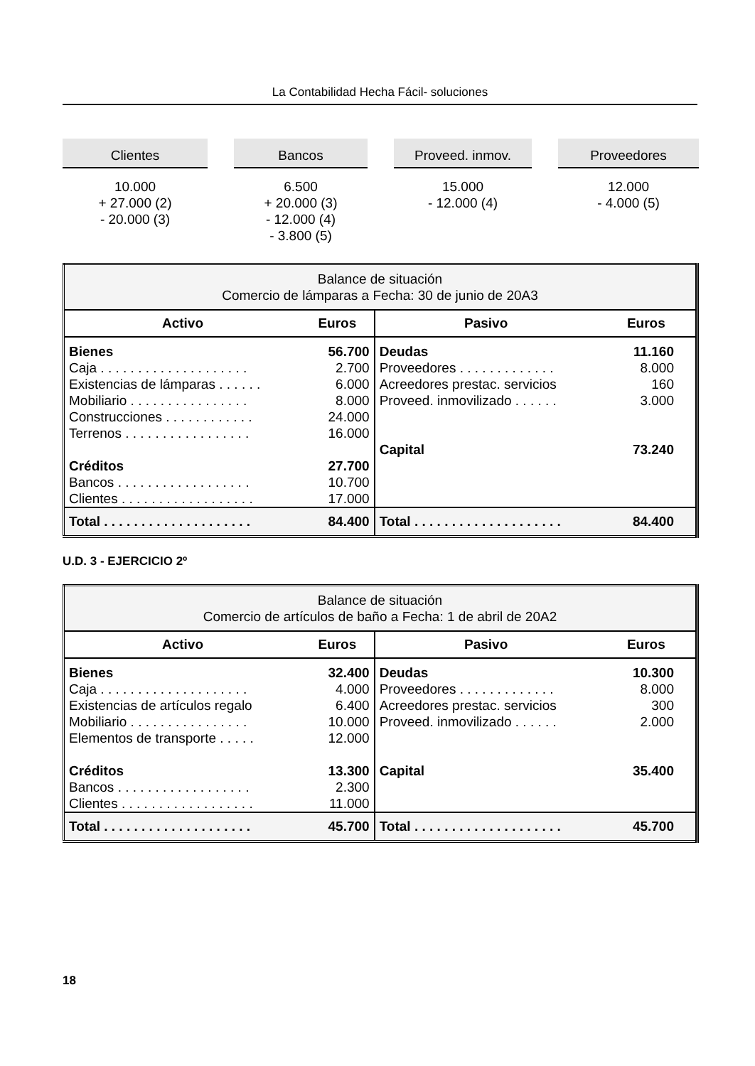La Contabilidad Hecha Fácil- soluciones
Clientes
10.000 + 27.000 (2) - 20.000 (3)
Bancos
6.500 + 20.000 (3) - 12.000 (4) - 3.800 (5)
Proveed. inmov.
15.000 - 12.000 (4)
Proveedores
12.000 - 4.000 (5)
| Balance de situación Comercio de lámparas a Fecha: 30 de junio de 20A3 | | | |
| Activo | Euros | Pasivo | Euros |
| Bienes Caja . . . . . . . . . . . . . . . . . . . . Existencias de lámparas . . . . . . Mobiliario . . . . . . . . . . . . . . . . Construcciones . . . . . . . . . . . . Terrenos . . . . . . . . . . . . . . . . . Créditos Bancos . . . . . . . . . . . . . . . . . . Clientes . . . . . . . . . . . . . . . . . . | 56.700 2.700 6.000 8.000 24.000 16.000 27.700 10.700 17.000 | Deudas Proveedores . . . . . . . . . . . . . Acreedores prestac. servicios Proveed. inmovilizado . . . . . . Capital | 11.160 8.000 160 3.000 73.240 |
| Total . . . . . . . . . . . . . . . . . . . . | 84.400 | Total . . . . . . . . . . . . . . . . . . . . | 84.400 |
U.D. 3 - EJERCICIO 2º
| Balance de situación Comercio de artículos de baño a Fecha: 1 de abril de 20A2 | | | |
| Activo | Euros | Pasivo | Euros |
| Bienes Caja . . . . . . . . . . . . . . . . . . . . Existencias de artículos regalo Mobiliario . . . . . . . . . . . . . . . . Elementos de transporte . . . . . Créditos Bancos . . . . . . . . . . . . . . . . . . Clientes . . . . . . . . . . . . . . . . . . | 32.400 4.000 6.400 10.000 12.000 13.300 2.300 11.000 | Deudas Proveedores . . . . . . . . . . . . . Acreedores prestac. servicios Proveed. inmovilizado . . . . . . Capital | 10.300 8.000 300 2.000 35.400 |
| Total . . . . . . . . . . . . . . . . . . . . | 45.700 | Total . . . . . . . . . . . . . . . . . . . . | 45.700 |
18